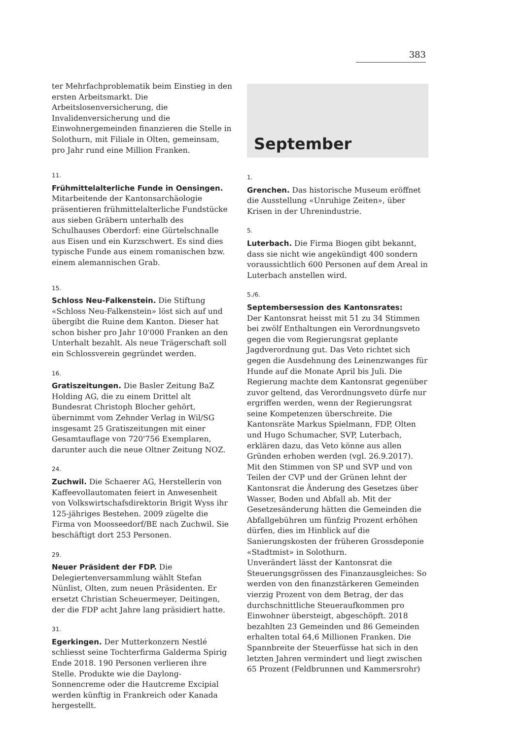383
ter Mehrfachproblematik beim Einstieg in den ersten Arbeitsmarkt. Die Arbeitslosenversicherung, die Invalidenversicherung und die Einwohnergemeinden finanzieren die Stelle in Solothurn, mit Filiale in Olten, gemeinsam, pro Jahr rund eine Million Franken.
11.
Frühmittelalterliche Funde in Oensingen. Mitarbeitende der Kantonsarchäologie präsentieren frühmittelalterliche Fundstücke aus sieben Gräbern unterhalb des Schulhauses Oberdorf: eine Gürtelschnalle aus Eisen und ein Kurzschwert. Es sind dies typische Funde aus einem romanischen bzw. einem alemannischen Grab.
15.
Schloss Neu-Falkenstein. Die Stiftung «Schloss Neu-Falkenstein» löst sich auf und übergibt die Ruine dem Kanton. Dieser hat schon bisher pro Jahr 10'000 Franken an den Unterhalt bezahlt. Als neue Trägerschaft soll ein Schlossverein gegründet werden.
16.
Gratiszeitungen. Die Basler Zeitung BaZ Holding AG, die zu einem Drittel alt Bundesrat Christoph Blocher gehört, übernimmt vom Zehnder Verlag in Wil/SG insgesamt 25 Gratiszeitungen mit einer Gesamtauflage von 720'756 Exemplaren, darunter auch die neue Oltner Zeitung NOZ.
24.
Zuchwil. Die Schaerer AG, Herstellerin von Kaffeevollautomaten feiert in Anwesenheit von Volkswirtschafsdirektorin Brigit Wyss ihr 125-jähriges Bestehen. 2009 zügelte die Firma von Moosseedorf/BE nach Zuchwil. Sie beschäftigt dort 253 Personen.
29.
Neuer Präsident der FDP. Die Delegiertenversammlung wählt Stefan Nünlist, Olten, zum neuen Präsidenten. Er ersetzt Christian Scheuermeyer, Deitingen, der die FDP acht Jahre lang präsidiert hatte.
31.
Egerkingen. Der Mutterkonzern Nestlé schliesst seine Tochterfirma Galderma Spirig Ende 2018. 190 Personen verlieren ihre Stelle. Produkte wie die Daylong-Sonnencreme oder die Hautcreme Excipial werden künftig in Frankreich oder Kanada hergestellt.
September
1.
Grenchen. Das historische Museum eröffnet die Ausstellung «Unruhige Zeiten», über Krisen in der Uhrenindustrie.
5.
Luterbach. Die Firma Biogen gibt bekannt, dass sie nicht wie angekündigt 400 sondern voraussichtlich 600 Personen auf dem Areal in Luterbach anstellen wird.
5./6.
Septembersession des Kantonsrates:
Der Kantonsrat heisst mit 51 zu 34 Stimmen bei zwölf Enthaltungen ein Verordnungsveto gegen die vom Regierungsrat geplante Jagdverordnung gut. Das Veto richtet sich gegen die Ausdehnung des Leinenzwanges für Hunde auf die Monate April bis Juli. Die Regierung machte dem Kantonsrat gegenüber zuvor geltend, das Verordnungsveto dürfe nur ergriffen werden, wenn der Regierungsrat seine Kompetenzen überschreite. Die Kantonsräte Markus Spielmann, FDP, Olten und Hugo Schumacher, SVP, Luterbach, erklären dazu, das Veto könne aus allen Gründen erhoben werden (vgl. 26.9.2017).
Mit den Stimmen von SP und SVP und von Teilen der CVP und der Grünen lehnt der Kantonsrat die Änderung des Gesetzes über Wasser, Boden und Abfall ab. Mit der Gesetzesänderung hätten die Gemeinden die Abfallgebühren um fünfzig Prozent erhöhen dürfen, dies im Hinblick auf die Sanierungskosten der früheren Grossdeponie «Stadtmist» in Solothurn.
Unverändert lässt der Kantonsrat die Steuerungsgrössen des Finanzausgleiches: So werden von den finanzstärkeren Gemeinden vierzig Prozent von dem Betrag, der das durchschnittliche Steueraufkommen pro Einwohner übersteigt, abgeschöpft. 2018 bezahlten 23 Gemeinden und 86 Gemeinden erhalten total 64,6 Millionen Franken. Die Spannbreite der Steuerfüsse hat sich in den letzten Jahren vermindert und liegt zwischen 65 Prozent (Feldbrunnen und Kammersrohr)